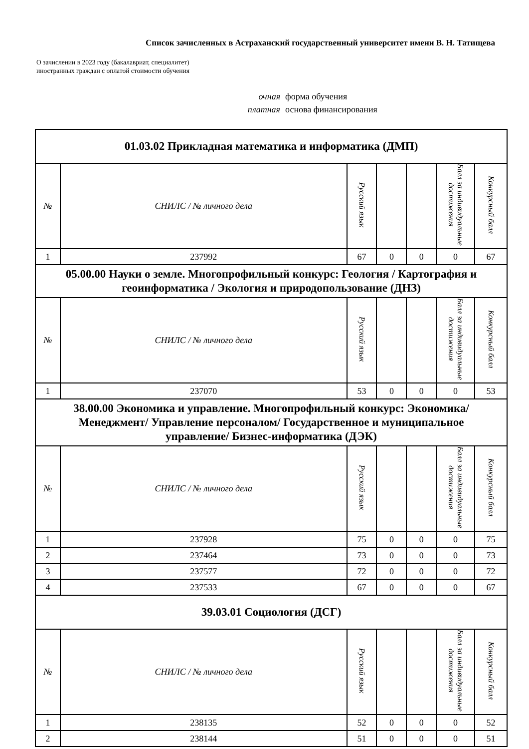Список зачисленных в Астраханский государственный университет имени В. Н. Татищева
О зачислении в 2023 году (бакалавриат, специалитет)
иностранных граждан с оплатой стоимости обучения
очная форма обучения
платная основа финансирования
| 01.03.02 Прикладная математика и информатика (ДМП) | | | | | | |
| № | СНИЛС / № личного дела | Русский язык | | | Балл за индивидуальные достижения | Конкурсный балл |
| 1 | 237992 | 67 | 0 | 0 | 0 | 67 |
| 05.00.00 Науки о земле. Многопрофильный конкурс: Геология / Картография и геоинформатика / Экология и природопользование (ДНЗ) | | | | | | |
| № | СНИЛС / № личного дела | Русский язык | | | Балл за индивидуальные достижения | Конкурсный балл |
| 1 | 237070 | 53 | 0 | 0 | 0 | 53 |
| 38.00.00 Экономика и управление. Многопрофильный конкурс: Экономика/ Менеджмент/ Управление персоналом/ Государственное и муниципальное управление/ Бизнес-информатика (ДЭК) | | | | | | |
| № | СНИЛС / № личного дела | Русский язык | | | Балл за индивидуальные достижения | Конкурсный балл |
| 1 | 237928 | 75 | 0 | 0 | 0 | 75 |
| 2 | 237464 | 73 | 0 | 0 | 0 | 73 |
| 3 | 237577 | 72 | 0 | 0 | 0 | 72 |
| 4 | 237533 | 67 | 0 | 0 | 0 | 67 |
| 39.03.01 Социология (ДСГ) | | | | | | |
| № | СНИЛС / № личного дела | Русский язык | | | Балл за индивидуальные достижения | Конкурсный балл |
| 1 | 238135 | 52 | 0 | 0 | 0 | 52 |
| 2 | 238144 | 51 | 0 | 0 | 0 | 51 |